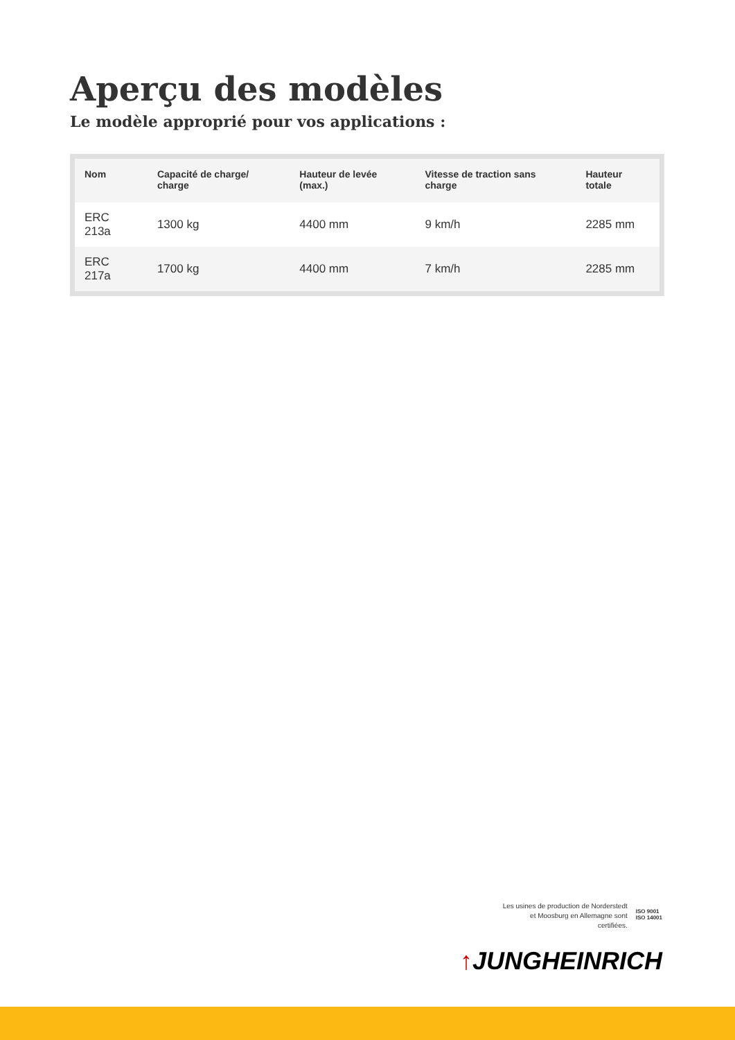Aperçu des modèles
Le modèle approprié pour vos applications :
| Nom | Capacité de charge/ charge | Hauteur de levée (max.) | Vitesse de traction sans charge | Hauteur totale |
| --- | --- | --- | --- | --- |
| ERC 213a | 1300 kg | 4400 mm | 9 km/h | 2285 mm |
| ERC 217a | 1700 kg | 4400 mm | 7 km/h | 2285 mm |
Les usines de production de Norderstedt
et Moosburg en Allemagne sont
certifiées.
ISO 9001
ISO 14001
↑JUNGHEINRICH